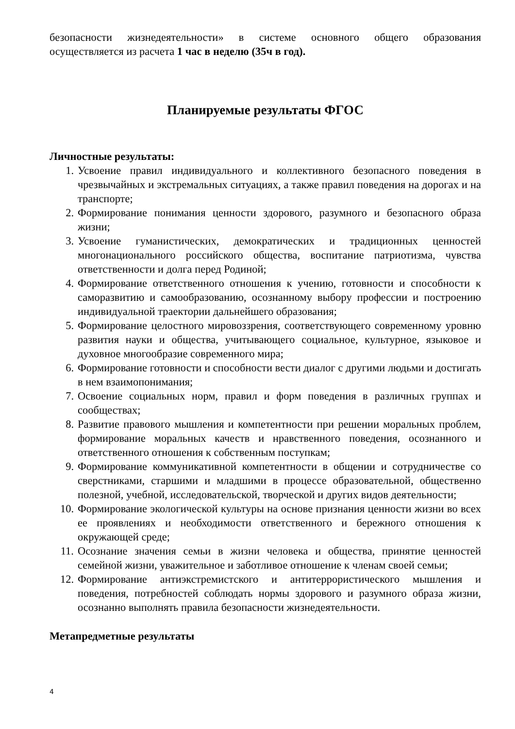безопасности жизнедеятельности» в системе основного общего образования осуществляется из расчета 1 час в неделю (35ч в год).
Планируемые результаты ФГОС
Личностные результаты:
1. Усвоение правил индивидуального и коллективного безопасного поведения в чрезвычайных и экстремальных ситуациях, а также правил поведения на дорогах и на транспорте;
2. Формирование понимания ценности здорового, разумного и безопасного образа жизни;
3. Усвоение гуманистических, демократических и традиционных ценностей многонационального российского общества, воспитание патриотизма, чувства ответственности и долга перед Родиной;
4. Формирование ответственного отношения к учению, готовности и способности к саморазвитию и самообразованию, осознанному выбору профессии и построению индивидуальной траектории дальнейшего образования;
5. Формирование целостного мировоззрения, соответствующего современному уровню развития науки и общества, учитывающего социальное, культурное, языковое и духовное многообразие современного мира;
6. Формирование готовности и способности вести диалог с другими людьми и достигать в нем взаимопонимания;
7. Освоение социальных норм, правил и форм поведения в различных группах и сообществах;
8. Развитие правового мышления и компетентности при решении моральных проблем, формирование моральных качеств и нравственного поведения, осознанного и ответственного отношения к собственным поступкам;
9. Формирование коммуникативной компетентности в общении и сотрудничестве со сверстниками, старшими и младшими в процессе образовательной, общественно полезной, учебной, исследовательской, творческой и других видов деятельности;
10. Формирование экологической культуры на основе признания ценности жизни во всех ее проявлениях и необходимости ответственного и бережного отношения к окружающей среде;
11. Осознание значения семьи в жизни человека и общества, принятие ценностей семейной жизни, уважительное и заботливое отношение к членам своей семьи;
12. Формирование антиэкстремистского и антитеррористического мышления и поведения, потребностей соблюдать нормы здорового и разумного образа жизни, осознанно выполнять правила безопасности жизнедеятельности.
Метапредметные результаты
4